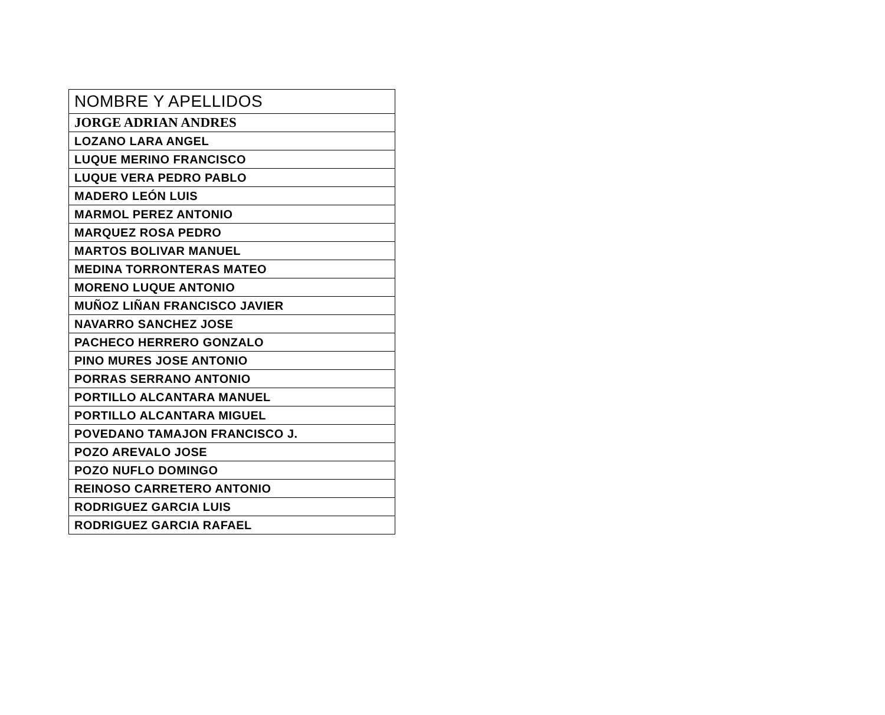| NOMBRE Y APELLIDOS |
| --- |
| JORGE ADRIAN ANDRES |
| LOZANO LARA ANGEL |
| LUQUE MERINO FRANCISCO |
| LUQUE VERA PEDRO PABLO |
| MADERO LEÓN LUIS |
| MARMOL PEREZ ANTONIO |
| MARQUEZ ROSA PEDRO |
| MARTOS BOLIVAR MANUEL |
| MEDINA TORRONTERAS MATEO |
| MORENO LUQUE ANTONIO |
| MUÑOZ LIÑAN FRANCISCO JAVIER |
| NAVARRO SANCHEZ JOSE |
| PACHECO HERRERO GONZALO |
| PINO MURES JOSE ANTONIO |
| PORRAS SERRANO ANTONIO |
| PORTILLO ALCANTARA MANUEL |
| PORTILLO ALCANTARA MIGUEL |
| POVEDANO TAMAJON FRANCISCO J. |
| POZO AREVALO JOSE |
| POZO NUFLO DOMINGO |
| REINOSO CARRETERO ANTONIO |
| RODRIGUEZ GARCIA LUIS |
| RODRIGUEZ GARCIA RAFAEL |